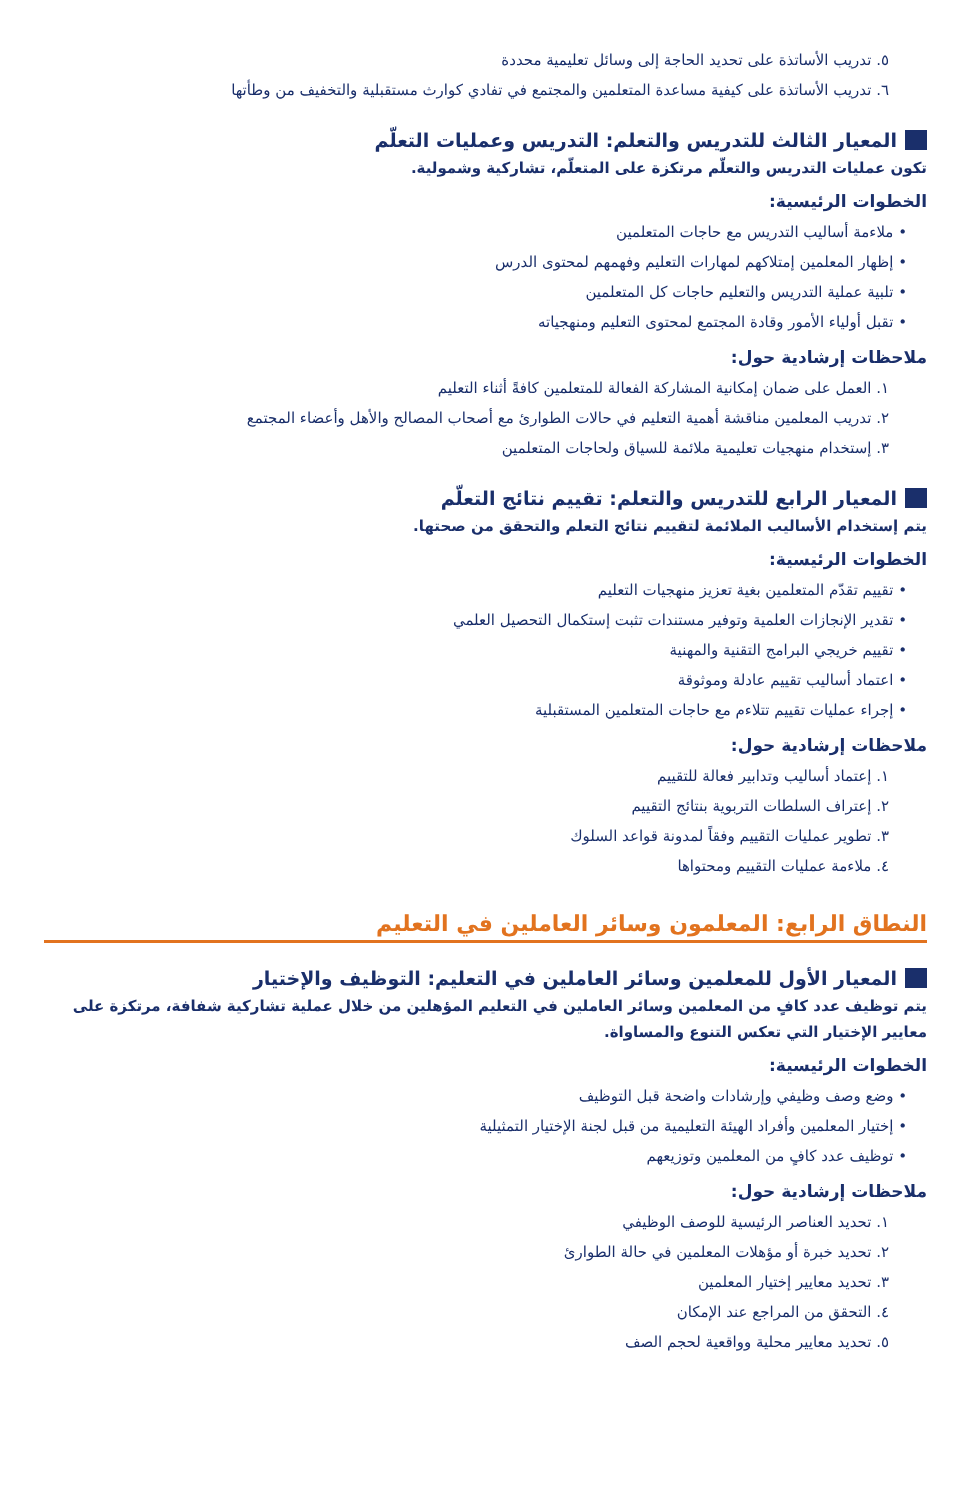٥. تدريب الأساتذة على تحديد الحاجة إلى وسائل تعليمية محددة
٦. تدريب الأساتذة على كيفية مساعدة المتعلمين والمجتمع في تفادي كوارث مستقبلية والتخفيف من وطأتها
المعيار الثالث للتدريس والتعلم: التدريس وعمليات التعلّم
تكون عمليات التدريس والتعلّم مرتكزة على المتعلّم، تشاركية وشمولية.
الخطوات الرئيسية:
• ملاءمة أساليب التدريس مع حاجات المتعلمين
• إظهار المعلمين إمتلاكهم لمهارات التعليم وفهمهم لمحتوى الدرس
• تلبية عملية التدريس والتعليم حاجات كل المتعلمين
• تقبل أولياء الأمور وقادة المجتمع لمحتوى التعليم ومنهجياته
ملاحظات إرشادية حول:
١. العمل على ضمان إمكانية المشاركة الفعالة للمتعلمين كافةً أثناء التعليم
٢. تدريب المعلمين مناقشة أهمية التعليم في حالات الطوارئ مع أصحاب المصالح والأهل وأعضاء المجتمع
٣. إستخدام منهجيات تعليمية ملائمة للسياق ولحاجات المتعلمين
المعيار الرابع للتدريس والتعلم: تقييم نتائج التعلّم
يتم إستخدام الأساليب الملائمة لتقييم نتائج التعلم والتحقق من صحتها.
الخطوات الرئيسية:
• تقييم تقدّم المتعلمين بغية تعزيز منهجيات التعليم
• تقدير الإنجازات العلمية وتوفير مستندات تثبت إستكمال التحصيل العلمي
• تقييم خريجي البرامج التقنية والمهنية
• اعتماد أساليب تقييم عادلة وموثوقة
• إجراء عمليات تقييم تتلاءم مع حاجات المتعلمين المستقبلية
ملاحظات إرشادية حول:
١. إعتماد أساليب وتدابير فعالة للتقييم
٢. إعتراف السلطات التربوية بنتائج التقييم
٣. تطوير عمليات التقييم وفقاً لمدونة قواعد السلوك
٤. ملاءمة عمليات التقييم ومحتواها
النطاق الرابع: المعلمون وسائر العاملين في التعليم
المعيار الأول للمعلمين وسائر العاملين في التعليم: التوظيف والإختيار
يتم توظيف عدد كافٍ من المعلمين وسائر العاملين في التعليم المؤهلين من خلال عملية تشاركية شفافة، مرتكزة على معايير الإختيار التي تعكس التنوع والمساواة.
الخطوات الرئيسية:
• وضع وصف وظيفي وإرشادات واضحة قبل التوظيف
• إختيار المعلمين وأفراد الهيئة التعليمية من قبل لجنة الإختيار التمثيلية
• توظيف عدد كافٍ من المعلمين وتوزيعهم
ملاحظات إرشادية حول:
١. تحديد العناصر الرئيسية للوصف الوظيفي
٢. تحديد خبرة أو مؤهلات المعلمين في حالة الطوارئ
٣. تحديد معايير إختيار المعلمين
٤. التحقق من المراجع عند الإمكان
٥. تحديد معايير محلية وواقعية لحجم الصف